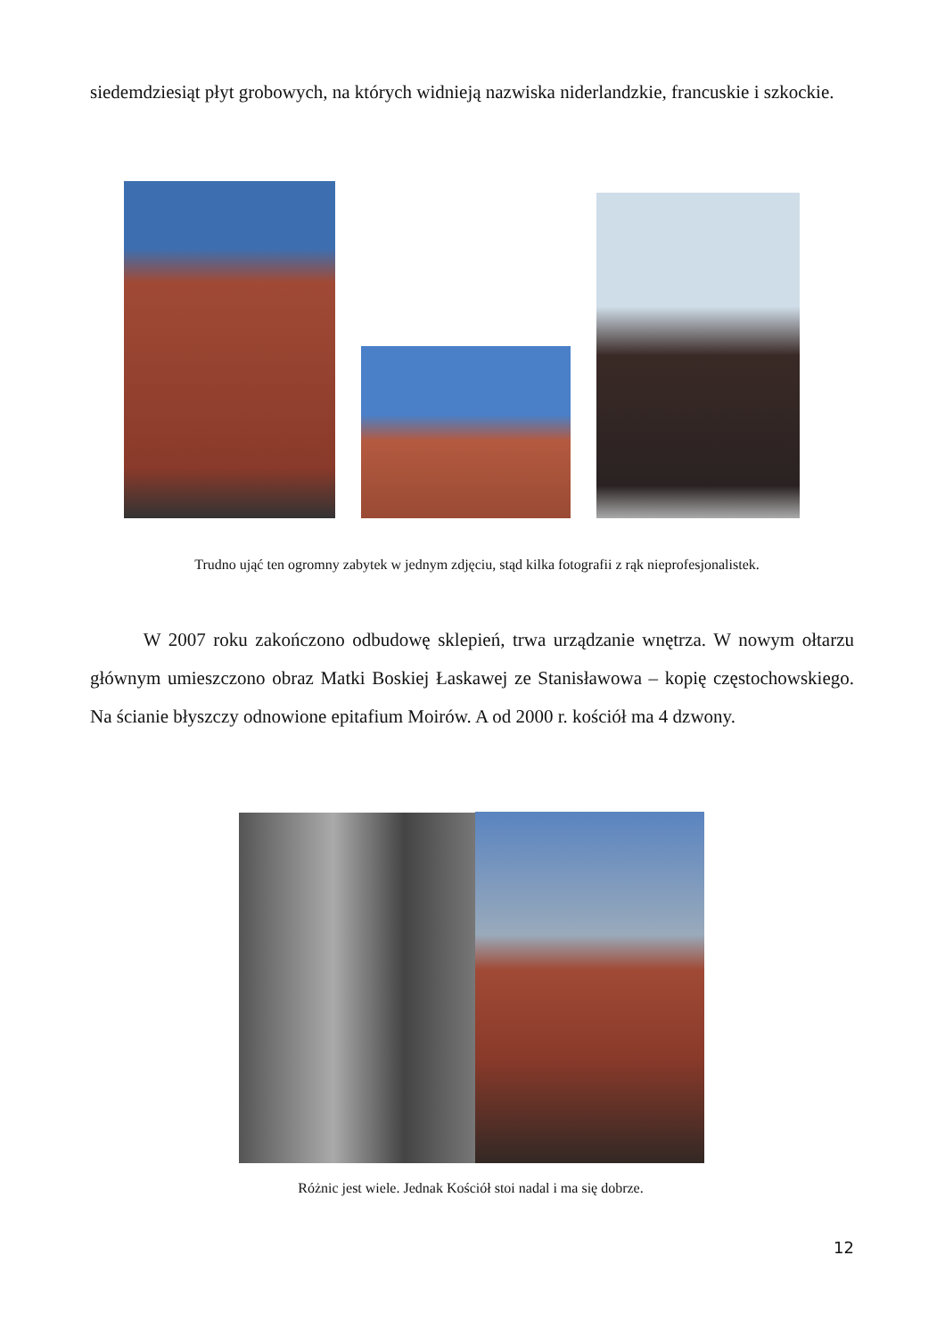siedemdziesiąt płyt grobowych, na których widnieją nazwiska niderlandzkie, francuskie i szkockie.
Trudno ująć ten ogromny zabytek w jednym zdjęciu, stąd kilka fotografii z rąk nieprofesjonalistek.
W 2007 roku zakończono odbudowę sklepień, trwa urządzanie wnętrza. W nowym ołtarzu głównym umieszczono obraz Matki Boskiej Łaskawej ze Stanisławowa – kopię częstochowskiego. Na ścianie błyszczy odnowione epitafium Moirów. A od 2000 r. kościół ma 4 dzwony.
Różnic jest wiele. Jednak Kościół stoi nadal i ma się dobrze.
12